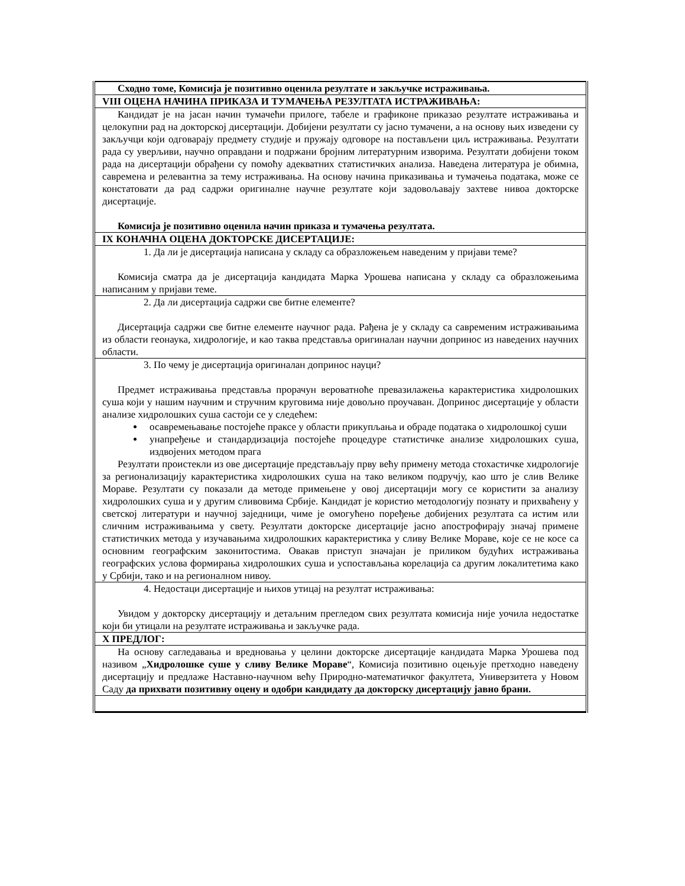| Сходно томе, Комисија је позитивно оценила резултате и закључке истраживања. |
| VIII ОЦЕНА НАЧИНА ПРИКАЗА И ТУМАЧЕЊА РЕЗУЛТАТА ИСТРАЖИВАЊА: |
| Кандидат је на јасан начин тумачећи прилоге, табеле и графиконе приказао резултате истраживања и целокупни рад на докторској дисертацији. Добијени резултати су јасно тумачени, а на основу њих изведени су закључци који одговарају предмету студије и пружају одговоре на постављени циљ истраживања. Резултати рада су уверљиви, научно оправдани и подржани бројним литературним изворима. Резултати добијени током рада на дисертацији обрађени су помоћу адекватних статистичких анализа. Наведена литература је обимна, савремена и релевантна за тему истраживања. На основу начина приказивања и тумачења података, може се констатовати да рад садржи оригиналне научне резултате који задовољавају захтеве нивоа докторске дисертације. Комисија је позитивно оценила начин приказа и тумачења резултата. |
| IX КОНАЧНА ОЦЕНА ДОКТОРСКЕ ДИСЕРТАЦИЈЕ: |
| 1. Да ли је дисертација написана у складу са образложењем наведеним у пријави теме? Комисија сматра да је дисертација кандидата Марка Урошева написана у складу са образложењима написаним у пријави теме. |
| 2. Да ли дисертација садржи све битне елементе? Дисертација садржи све битне елементе научног рада. Рађена је у складу са савременим истраживањима из области геонаука, хидрологије, и као таква представља оригиналан научни допринос из наведених научних области. |
| 3. По чему је дисертација оригиналан допринос науци? Предмет истраживања представља прорачун вероватноће превазилажења карактеристика хидролошких суша који у нашим научним и стручним круговима није довољно проучаван. Допринос дисертације у области анализе хидролошких суша састоји се у следећем: осавремењавање постојеће праксе у области прикупљања и обраде података о хидролошкој суши унапређење и стандардизација постојеће процедуре статистичке анализе хидролошких суша, издвојених методом прага Резултати проистекли из ове дисертације представљају прву већу примену метода стохастичке хидрологије за регионализацију карактеристика хидролошких суша на тако великом подручју, као што је слив Велике Мораве. Резултати су показали да методе примењене у овој дисертацији могу се користити за анализу хидролошких суша и у другим сливовима Србије. Кандидат је користио методологију познату и прихваћену у светској литератури и научној заједници, чиме је омогућено поређење добијених резултата са истим или сличним истраживањима у свету. Резултати докторске дисертације јасно апострофирају значај примене статистичких метода у изучавањима хидролошких карактеристика у сливу Велике Мораве, које се не косе са основним географским законитостима. Овакав приступ значајан је приликом будућих истраживања географских услова формирања хидролошких суша и успостављања корелација са другим локалитетима како у Србији, тако и на регионалном нивоу. |
| 4. Недостаци дисертације и њихов утицај на резултат истраживања: Увидом у докторску дисертацију и детаљним прегледом свих резултата комисија није уочила недостатке који би утицали на резултате истраживања и закључке рада. |
| X ПРЕДЛОГ: |
| На основу сагледавања и вредновања у целини докторске дисертације кандидата Марка Урошева под називом „ Хидролошке суше у сливу Велике Мораве “, Комисија позитивно оцењује претходно наведену дисертацију и предлаже Наставно-научном већу Природно-математичког факултета, Универзитета у Новом Саду да прихвати позитивну оцену и одобри кандидату да докторску дисертацију јавно брани. |